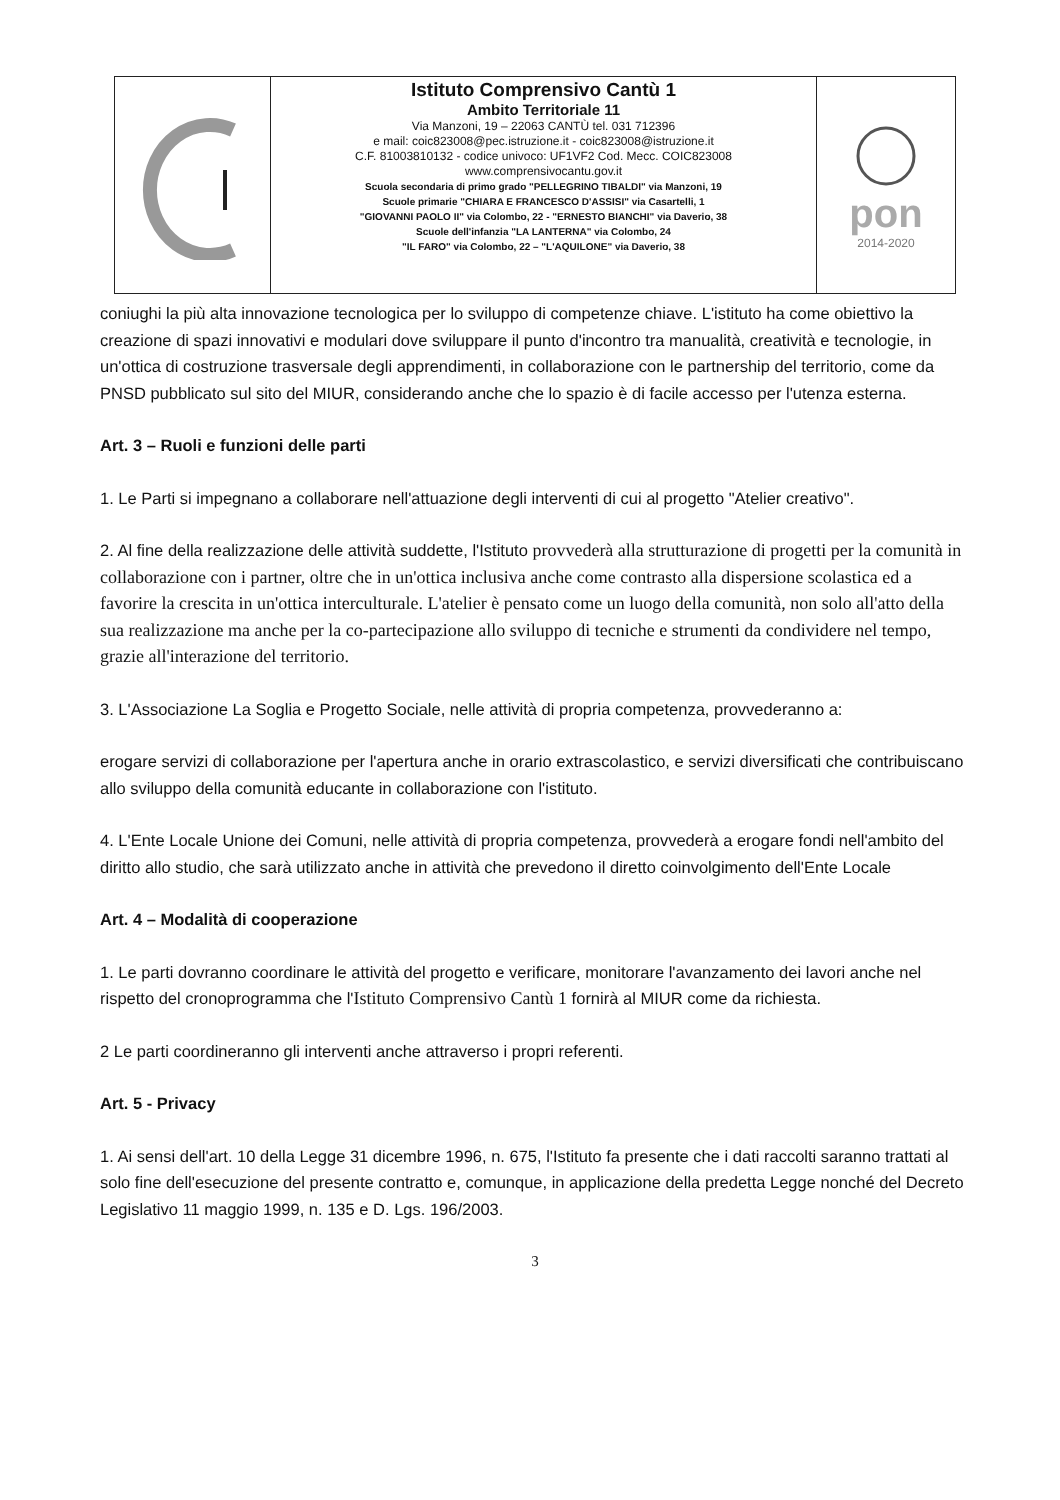Istituto Comprensivo Cantù 1
Ambito Territoriale 11
Via Manzoni, 19 – 22063 CANTÙ tel. 031 712396
e mail: coic823008@pec.istruzione.it - coic823008@istruzione.it
C.F. 81003810132 - codice univoco: UF1VF2 Cod. Mecc. COIC823008
www.comprensivocantu.gov.it
Scuola secondaria di primo grado "PELLEGRINO TIBALDI" via Manzoni, 19
Scuole primarie "CHIARA E FRANCESCO D'ASSISI" via Casartelli, 1
"GIOVANNI PAOLO II" via Colombo, 22 - "ERNESTO BIANCHI" via Daverio, 38
Scuole dell'infanzia "LA LANTERNA" via Colombo, 24
"IL FARO" via Colombo, 22 – "L'AQUILONE" via Daverio, 38
pon
2014-2020
coniughi la più alta innovazione tecnologica per lo sviluppo di competenze chiave. L'istituto ha come obiettivo la creazione di spazi innovativi e modulari dove sviluppare il punto d'incontro tra manualità, creatività e tecnologie, in un'ottica di costruzione trasversale degli apprendimenti, in collaborazione con le partnership del territorio, come da PNSD pubblicato sul sito del MIUR, considerando anche che lo spazio è di facile accesso per l'utenza esterna.
Art. 3 – Ruoli e funzioni delle parti
1. Le Parti si impegnano a collaborare nell'attuazione degli interventi di cui al progetto "Atelier creativo".
2. Al fine della realizzazione delle attività suddette, l'Istituto provvederà alla strutturazione di progetti per la comunità in collaborazione con i partner, oltre che in un'ottica inclusiva anche come contrasto alla dispersione scolastica ed a favorire la crescita in un'ottica interculturale. L'atelier è pensato come un luogo della comunità, non solo all'atto della sua realizzazione ma anche per la co-partecipazione allo sviluppo di tecniche e strumenti da condividere nel tempo, grazie all'interazione del territorio.
3. L'Associazione La Soglia e Progetto Sociale, nelle attività di propria competenza, provvederanno a:
erogare servizi di collaborazione per l'apertura anche in orario extrascolastico, e servizi diversificati che contribuiscano allo sviluppo della comunità educante in collaborazione con l'istituto.
4. L'Ente Locale Unione dei Comuni, nelle attività di propria competenza, provvederà a erogare fondi nell'ambito del diritto allo studio, che sarà utilizzato anche in attività che prevedono il diretto coinvolgimento dell'Ente Locale
Art. 4 – Modalità di cooperazione
1. Le parti dovranno coordinare le attività del progetto e verificare, monitorare l'avanzamento dei lavori anche nel rispetto del cronoprogramma che l'Istituto Comprensivo Cantù 1 fornirà al MIUR come da richiesta.
2 Le parti coordineranno gli interventi anche attraverso i propri referenti.
Art. 5 - Privacy
1. Ai sensi dell'art. 10 della Legge 31 dicembre 1996, n. 675, l'Istituto fa presente che i dati raccolti saranno trattati al solo fine dell'esecuzione del presente contratto e, comunque, in applicazione della predetta Legge nonché del Decreto Legislativo 11 maggio 1999, n. 135 e D. Lgs. 196/2003.
3